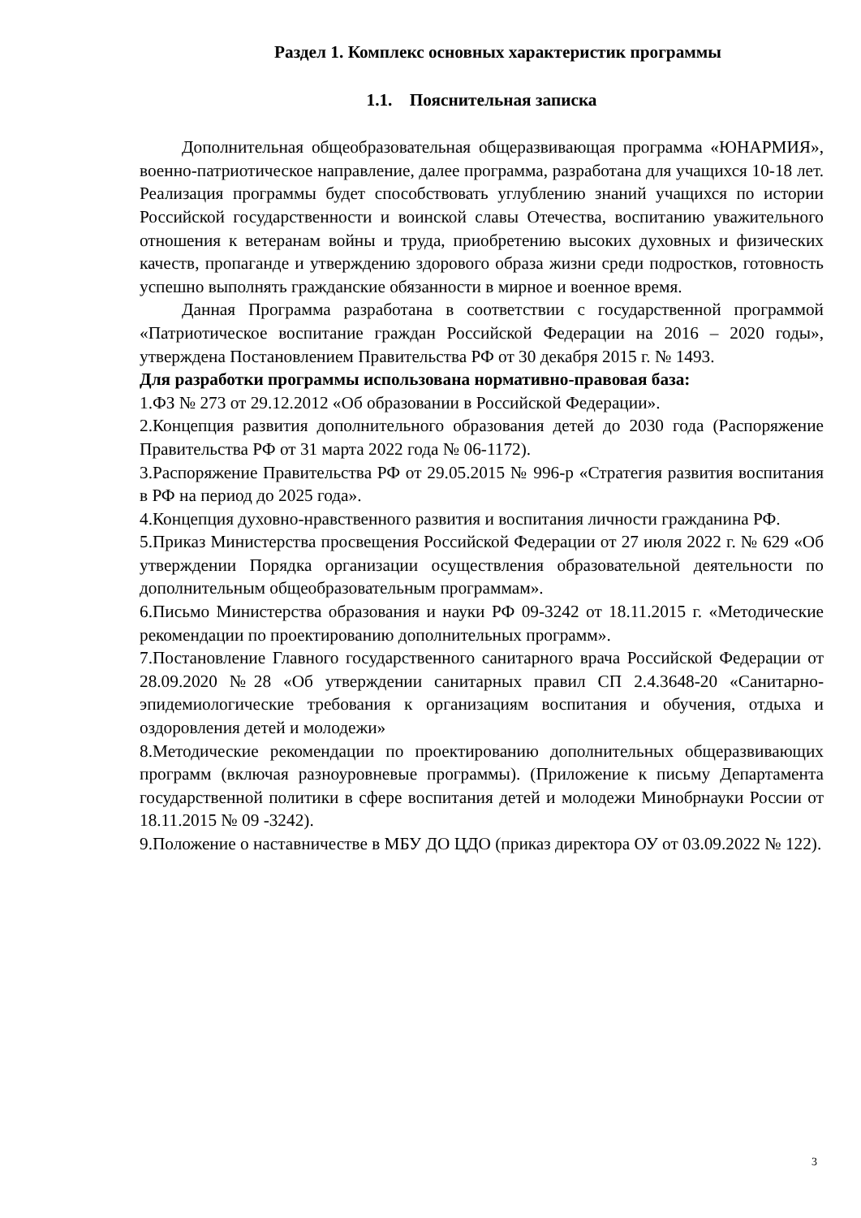Раздел 1. Комплекс основных характеристик программы
1.1. Пояснительная записка
Дополнительная общеобразовательная общеразвивающая программа «ЮНАРМИЯ», военно-патриотическое направление, далее программа, разработана для учащихся 10-18 лет. Реализация программы будет способствовать углублению знаний учащихся по истории Российской государственности и воинской славы Отечества, воспитанию уважительного отношения к ветеранам войны и труда, приобретению высоких духовных и физических качеств, пропаганде и утверждению здорового образа жизни среди подростков, готовность успешно выполнять гражданские обязанности в мирное и военное время.
Данная Программа разработана в соответствии с государственной программой «Патриотическое воспитание граждан Российской Федерации на 2016 – 2020 годы», утверждена Постановлением Правительства РФ от 30 декабря 2015 г. № 1493.
Для разработки программы использована нормативно-правовая база:
1.ФЗ № 273 от 29.12.2012 «Об образовании в Российской Федерации».
2.Концепция развития дополнительного образования детей до 2030 года (Распоряжение Правительства РФ от 31 марта 2022 года № 06-1172).
3.Распоряжение Правительства РФ от 29.05.2015 № 996-р «Стратегия развития воспитания в РФ на период до 2025 года».
4.Концепция духовно-нравственного развития и воспитания личности гражданина РФ.
5.Приказ Министерства просвещения Российской Федерации от 27 июля 2022 г. № 629 «Об утверждении Порядка организации осуществления образовательной деятельности по дополнительным общеобразовательным программам».
6.Письмо Министерства образования и науки РФ 09-3242 от 18.11.2015 г. «Методические рекомендации по проектированию дополнительных программ».
7.Постановление Главного государственного санитарного врача Российской Федерации от 28.09.2020 №28 «Об утверждении санитарных правил СП 2.4.3648-20 «Санитарно- эпидемиологические требования к организациям воспитания и обучения, отдыха и оздоровления детей и молодежи»
8.Методические рекомендации по проектированию дополнительных общеразвивающих программ (включая разноуровневые программы). (Приложение к письму Департамента государственной политики в сфере воспитания детей и молодежи Минобрнауки России от 18.11.2015 № 09 -3242).
9.Положение о наставничестве в МБУ ДО ЦДО (приказ директора ОУ от 03.09.2022 № 122).
3